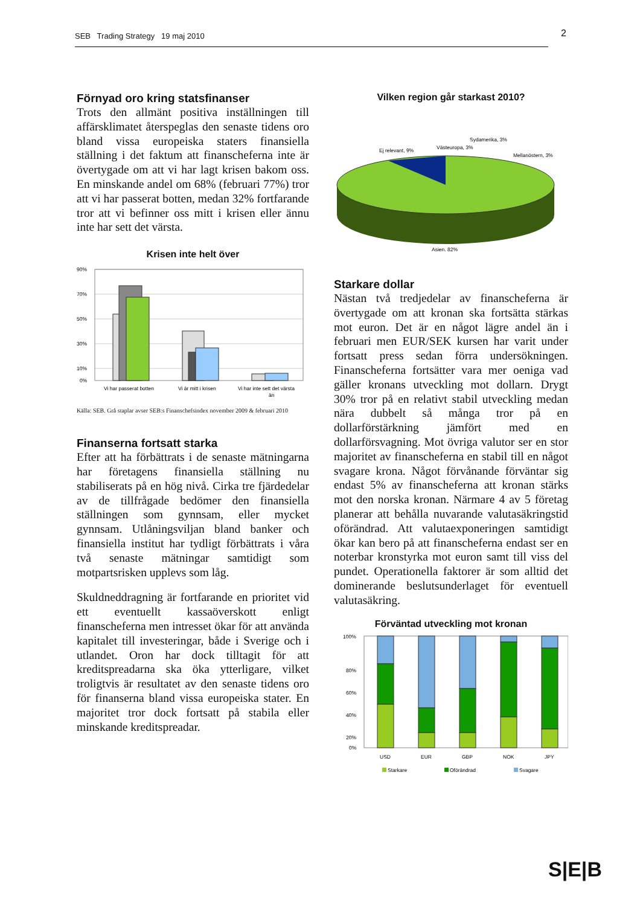SEB Trading Strategy 19 maj 2010 2
Förnyad oro kring statsfinanser
Trots den allmänt positiva inställningen till affärsklimatet återspeglas den senaste tidens oro bland vissa europeiska staters finansiella ställning i det faktum att finanscheferna inte är övertygade om att vi har lagt krisen bakom oss. En minskande andel om 68% (februari 77%) tror att vi har passerat botten, medan 32% fortfarande tror att vi befinner oss mitt i krisen eller ännu inte har sett det värsta.
Krisen inte helt över
90%
70%
50%
30%
10%
0%
Vi har passerat botten
Vi är mitt i krisen
Vi har inte sett det värsta
än
Källa: SEB. Grå staplar avser SEB:s Finanschefsindex november 2009 & februari 2010
Finanserna fortsatt starka
Efter att ha förbättrats i de senaste mätningarna har företagens finansiella ställning nu stabiliserats på en hög nivå. Cirka tre fjärdedelar av de tillfrågade bedömer den finansiella ställningen som gynnsam, eller mycket gynnsam. Utlåningsviljan bland banker och finansiella institut har tydligt förbättrats i våra två senaste mätningar samtidigt som motpartsrisken upplevs som låg.
Skuldneddragning är fortfarande en prioritet vid ett eventuellt kassaöverskott enligt finanscheferna men intresset ökar för att använda kapitalet till investeringar, både i Sverige och i utlandet. Oron har dock tilltagit för att kreditspreadarna ska öka ytterligare, vilket troligtvis är resultatet av den senaste tidens oro för finanserna bland vissa europeiska stater. En majoritet tror dock fortsatt på stabila eller minskande kreditspreadar.
Vilken region går starkast 2010?
Sydamerika, 3%
Västeuropa, 3%
Ej relevant, 9%
Mellanöstern, 3%
Asien, 82%
Starkare dollar
Nästan två tredjedelar av finanscheferna är övertygade om att kronan ska fortsätta stärkas mot euron. Det är en något lägre andel än i februari men EUR/SEK kursen har varit under fortsatt press sedan förra undersökningen. Finanscheferna fortsätter vara mer oeniga vad gäller kronans utveckling mot dollarn. Drygt 30% tror på en relativt stabil utveckling medan nära dubbelt så många tror på en dollarförstärkning jämfört med en dollarförsvagning. Mot övriga valutor ser en stor majoritet av finanscheferna en stabil till en något svagare krona. Något förvånande förväntar sig endast 5% av finanscheferna att kronan stärks mot den norska kronan. Närmare 4 av 5 företag planerar att behålla nuvarande valutasäkringstid oförändrad. Att valutaexponeringen samtidigt ökar kan bero på att finanscheferna endast ser en noterbar kronstyrka mot euron samt till viss del pundet. Operationella faktorer är som alltid det dominerande beslutsunderlaget för eventuell valutasäkring.
Förväntad utveckling mot kronan
100%
80%
60%
40%
20%
0%
USD
EUR
GBP
NOK
JPY
Starkare
Oförändrad
Svagare
S|E|B